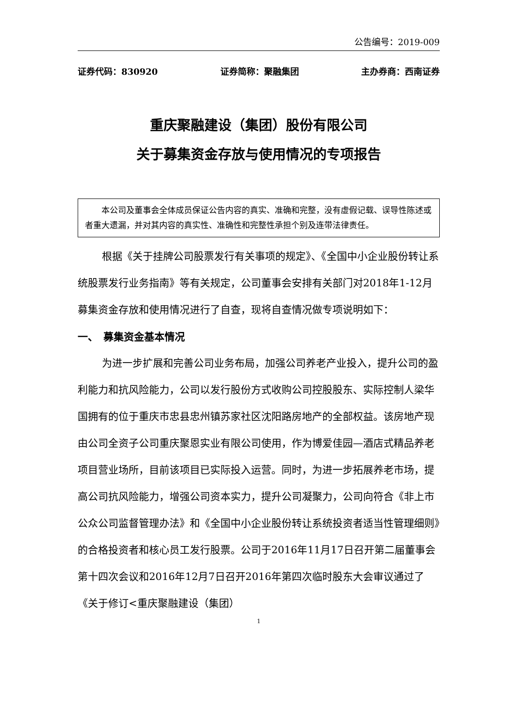公告编号：2019-009
证券代码：830920 证券简称：聚融集团 主办券商：西南证券
重庆聚融建设（集团）股份有限公司
关于募集资金存放与使用情况的专项报告
本公司及董事会全体成员保证公告内容的真实、准确和完整，没有虚假记载、误导性陈述或者重大遗漏，并对其内容的真实性、准确性和完整性承担个别及连带法律责任。
根据《关于挂牌公司股票发行有关事项的规定》、《全国中小企业股份转让系统股票发行业务指南》等有关规定，公司董事会安排有关部门对2018年1-12月募集资金存放和使用情况进行了自查，现将自查情况做专项说明如下：
一、　募集资金基本情况
为进一步扩展和完善公司业务布局，加强公司养老产业投入，提升公司的盈利能力和抗风险能力，公司以发行股份方式收购公司控股股东、实际控制人梁华国拥有的位于重庆市忠县忠州镇苏家社区沈阳路房地产的全部权益。该房地产现由公司全资子公司重庆聚恩实业有限公司使用，作为博爱佳园—酒店式精品养老项目营业场所，目前该项目已实际投入运营。同时，为进一步拓展养老市场，提高公司抗风险能力，增强公司资本实力，提升公司凝聚力，公司向符合《非上市公众公司监督管理办法》和《全国中小企业股份转让系统投资者适当性管理细则》的合格投资者和核心员工发行股票。公司于2016年11月17日召开第二届董事会第十四次会议和2016年12月7日召开2016年第四次临时股东大会审议通过了《关于修订<重庆聚融建设（集团）
1